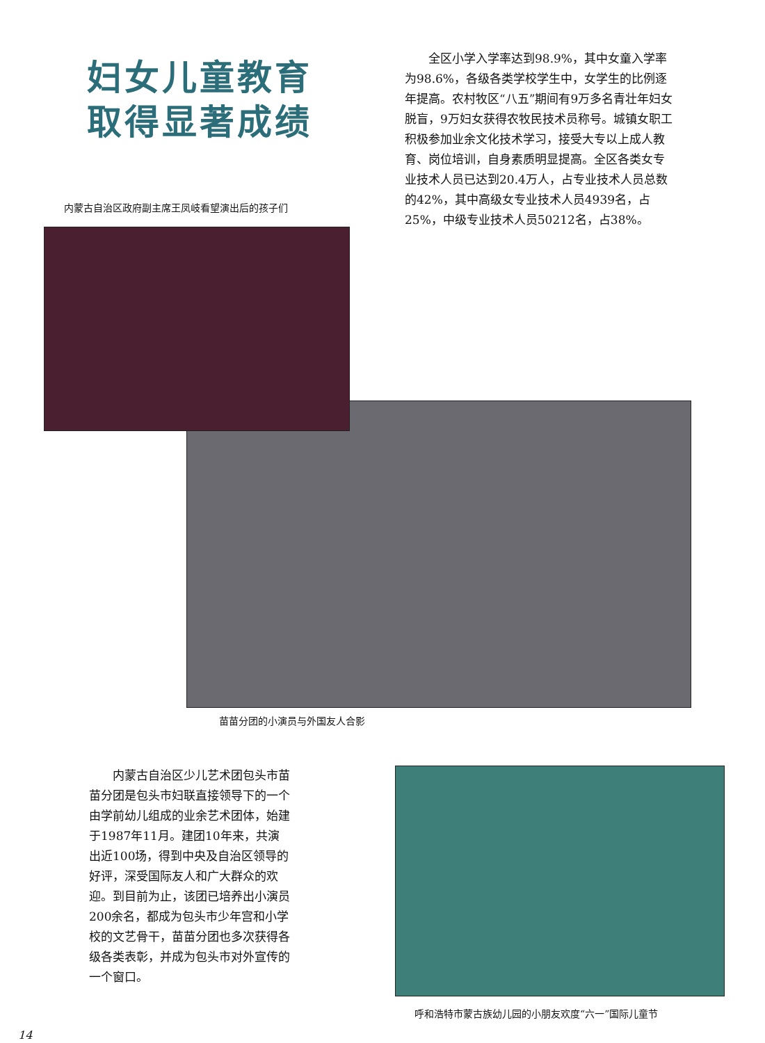妇女儿童教育
取得显著成绩
内蒙古自治区政府副主席王凤岐看望演出后的孩子们
全区小学入学率达到98.9%，其中女童入学率为98.6%，各级各类学校学生中，女学生的比例逐年提高。农村牧区“八五”期间有9万多名青壮年妇女脱盲，9万妇女获得农牧民技术员称号。城镇女职工积极参加业余文化技术学习，接受大专以上成人教育、岗位培训，自身素质明显提高。全区各类女专业技术人员已达到20.4万人，占专业技术人员总数的42%，其中高级女专业技术人员4939名，占25%，中级专业技术人员50212名，占38%。
苗苗分团的小演员与外国友人合影
内蒙古自治区少儿艺术团包头市苗苗分团是包头市妇联直接领导下的一个由学前幼儿组成的业余艺术团体，始建于1987年11月。建团10年来，共演出近100场，得到中央及自治区领导的好评，深受国际友人和广大群众的欢迎。到目前为止，该团已培养出小演员200余名，都成为包头市少年宫和小学校的文艺骨干，苗苗分团也多次获得各级各类表彰，并成为包头市对外宣传的一个窗口。
呼和浩特市蒙古族幼儿园的小朋友欢度“六一”国际儿童节
14